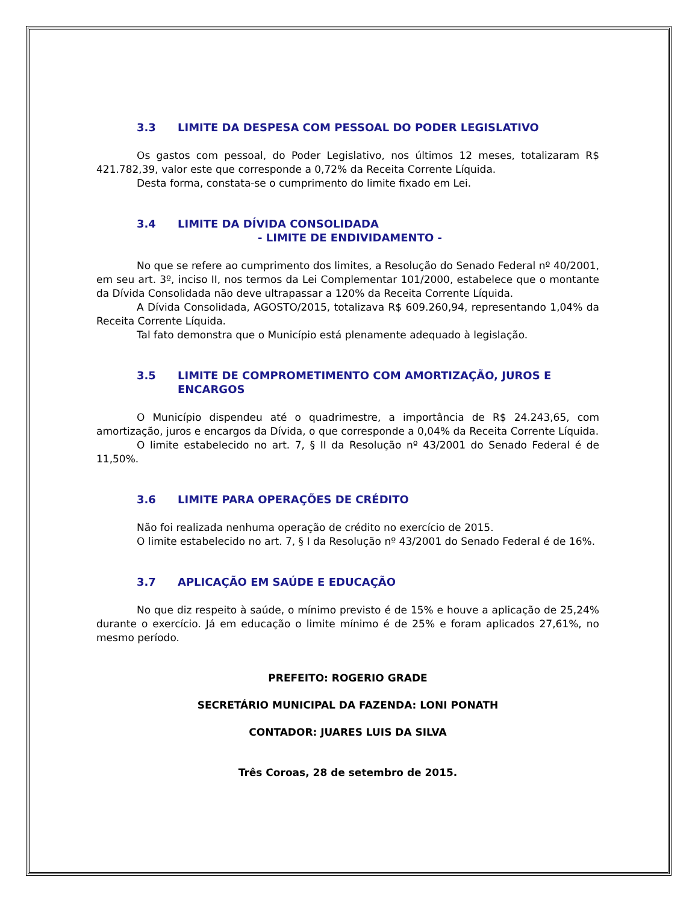3.3 LIMITE DA DESPESA COM PESSOAL DO PODER LEGISLATIVO
Os gastos com pessoal, do Poder Legislativo, nos últimos 12 meses, totalizaram R$ 421.782,39, valor este que corresponde a 0,72% da Receita Corrente Líquida.
Desta forma, constata-se o cumprimento do limite fixado em Lei.
3.4 LIMITE DA DÍVIDA CONSOLIDADA
- LIMITE DE ENDIVIDAMENTO -
No que se refere ao cumprimento dos limites, a Resolução do Senado Federal nº 40/2001, em seu art. 3º, inciso II, nos termos da Lei Complementar 101/2000, estabelece que o montante da Dívida Consolidada não deve ultrapassar a 120% da Receita Corrente Líquida.
A Dívida Consolidada, AGOSTO/2015, totalizava R$ 609.260,94, representando 1,04% da Receita Corrente Líquida.
Tal fato demonstra que o Município está plenamente adequado à legislação.
3.5 LIMITE DE COMPROMETIMENTO COM AMORTIZAÇÃO, JUROS E ENCARGOS
O Município dispendeu até o quadrimestre, a importância de R$ 24.243,65, com amortização, juros e encargos da Dívida, o que corresponde a 0,04% da Receita Corrente Líquida.
O limite estabelecido no art. 7, § II da Resolução nº 43/2001 do Senado Federal é de 11,50%.
3.6 LIMITE PARA OPERAÇÕES DE CRÉDITO
Não foi realizada nenhuma operação de crédito no exercício de 2015.
O limite estabelecido no art. 7, § I da Resolução nº 43/2001 do Senado Federal é de 16%.
3.7 APLICAÇÃO EM SAÚDE E EDUCAÇÃO
No que diz respeito à saúde, o mínimo previsto é de 15% e houve a aplicação de 25,24% durante o exercício. Já em educação o limite mínimo é de 25% e foram aplicados 27,61%, no mesmo período.
PREFEITO: ROGERIO GRADE
SECRETÁRIO MUNICIPAL DA FAZENDA: LONI PONATH
CONTADOR: JUARES LUIS DA SILVA
Três Coroas, 28 de setembro de 2015.